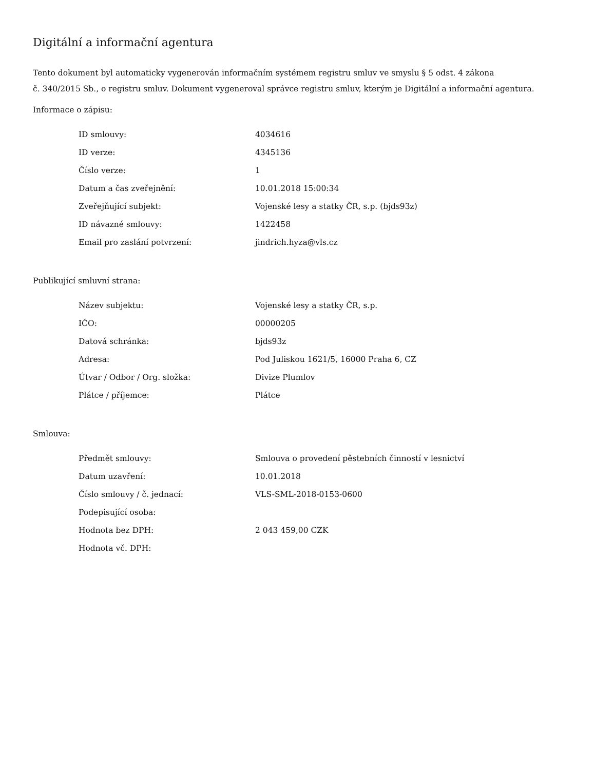Digitální a informační agentura
Tento dokument byl automaticky vygenerován informačním systémem registru smluv ve smyslu § 5 odst. 4 zákona
č. 340/2015 Sb., o registru smluv. Dokument vygeneroval správce registru smluv, kterým je Digitální a informační agentura.
Informace o zápisu:
| ID smlouvy: | 4034616 |
| ID verze: | 4345136 |
| Číslo verze: | 1 |
| Datum a čas zveřejnění: | 10.01.2018 15:00:34 |
| Zveřejňující subjekt: | Vojenské lesy a statky ČR, s.p. (bjds93z) |
| ID návazné smlouvy: | 1422458 |
| Email pro zaslání potvrzení: | jindrich.hyza@vls.cz |
Publikující smluvní strana:
| Název subjektu: | Vojenské lesy a statky ČR, s.p. |
| IČO: | 00000205 |
| Datová schránka: | bjds93z |
| Adresa: | Pod Juliskou 1621/5, 16000 Praha 6, CZ |
| Útvar / Odbor / Org. složka: | Divize Plumlov |
| Plátce / příjemce: | Plátce |
Smlouva:
| Předmět smlouvy: | Smlouva o provedení pěstebních činností v lesnictví |
| Datum uzavření: | 10.01.2018 |
| Číslo smlouvy / č. jednací: | VLS-SML-2018-0153-0600 |
| Podepisující osoba: | |
| Hodnota bez DPH: | 2 043 459,00 CZK |
| Hodnota vč. DPH: | |